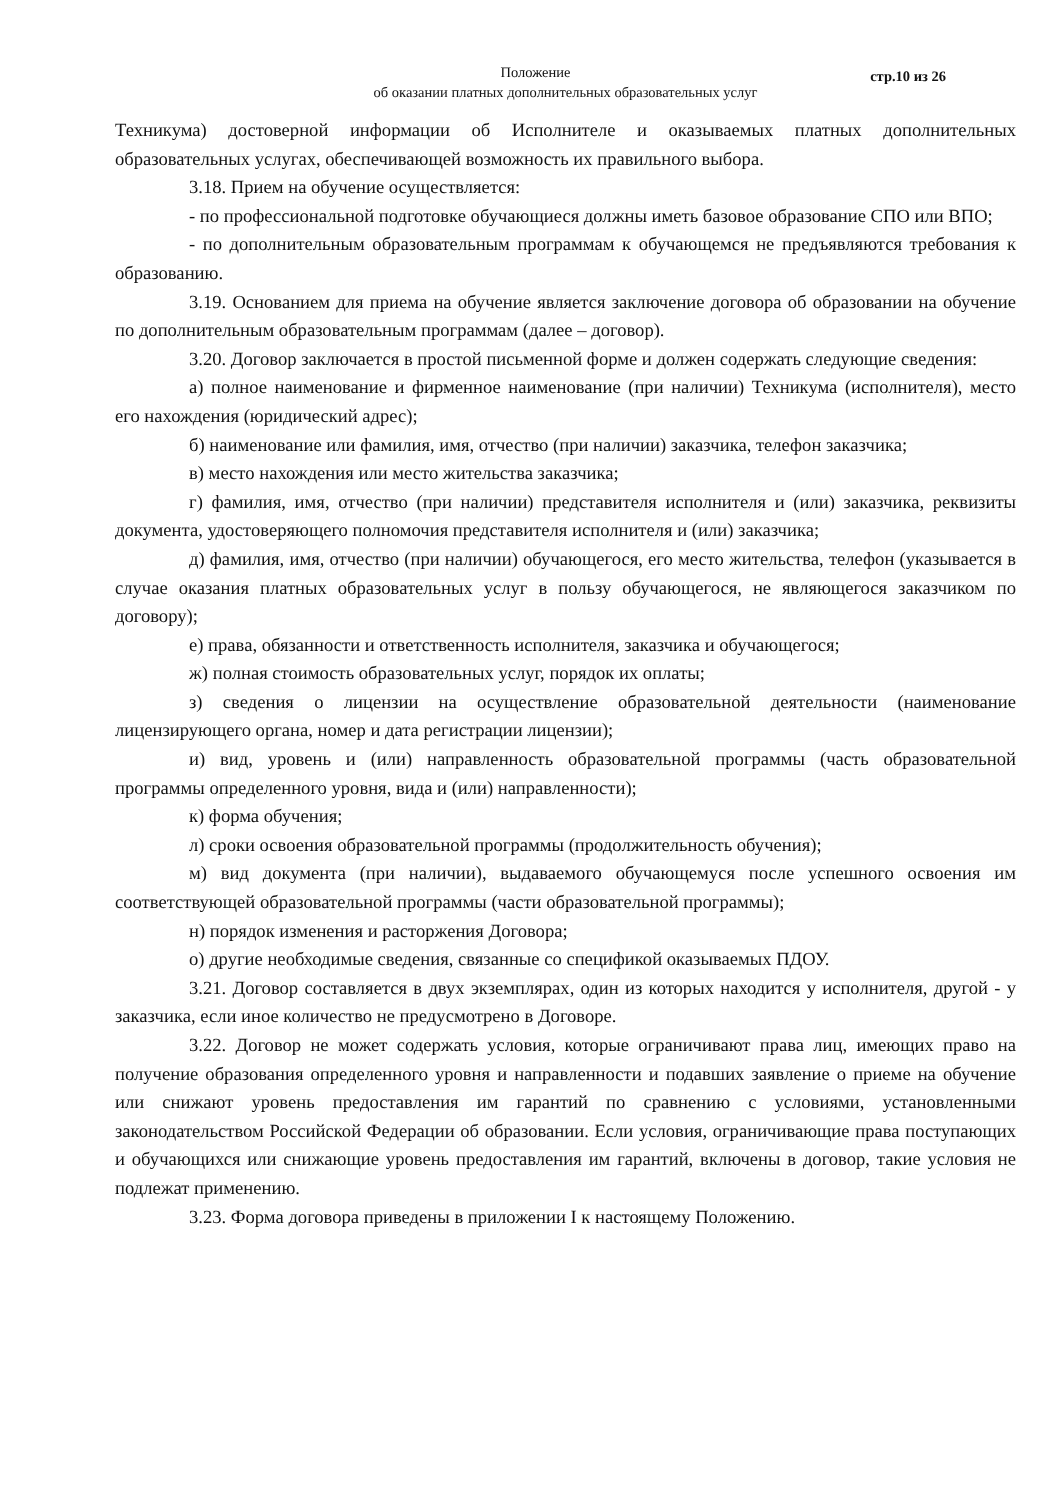стр.10 из 26
Положение
об оказании платных дополнительных образовательных услуг
Техникума) достоверной информации об Исполнителе и оказываемых платных дополнительных образовательных услугах, обеспечивающей возможность их правильного выбора.
3.18. Прием на обучение осуществляется:
- по профессиональной подготовке обучающиеся должны иметь базовое образование СПО или ВПО;
- по дополнительным образовательным программам к обучающемся не предъявляются требования к образованию.
3.19. Основанием для приема на обучение является заключение договора об образовании на обучение по дополнительным образовательным программам (далее – договор).
3.20. Договор заключается в простой письменной форме и должен содержать следующие сведения:
а) полное наименование и фирменное наименование (при наличии) Техникума (исполнителя), место его нахождения (юридический адрес);
б) наименование или фамилия, имя, отчество (при наличии) заказчика, телефон заказчика;
в) место нахождения или место жительства заказчика;
г) фамилия, имя, отчество (при наличии) представителя исполнителя и (или) заказчика, реквизиты документа, удостоверяющего полномочия представителя исполнителя и (или) заказчика;
д) фамилия, имя, отчество (при наличии) обучающегося, его место жительства, телефон (указывается в случае оказания платных образовательных услуг в пользу обучающегося, не являющегося заказчиком по договору);
е) права, обязанности и ответственность исполнителя, заказчика и обучающегося;
ж) полная стоимость образовательных услуг, порядок их оплаты;
з) сведения о лицензии на осуществление образовательной деятельности (наименование лицензирующего органа, номер и дата регистрации лицензии);
и) вид, уровень и (или) направленность образовательной программы (часть образовательной программы определенного уровня, вида и (или) направленности);
к) форма обучения;
л) сроки освоения образовательной программы (продолжительность обучения);
м) вид документа (при наличии), выдаваемого обучающемуся после успешного освоения им соответствующей образовательной программы (части образовательной программы);
н) порядок изменения и расторжения Договора;
о) другие необходимые сведения, связанные со спецификой оказываемых ПДОУ.
3.21. Договор составляется в двух экземплярах, один из которых находится у исполнителя, другой - у заказчика, если иное количество не предусмотрено в Договоре.
3.22. Договор не может содержать условия, которые ограничивают права лиц, имеющих право на получение образования определенного уровня и направленности и подавших заявление о приеме на обучение или снижают уровень предоставления им гарантий по сравнению с условиями, установленными законодательством Российской Федерации об образовании. Если условия, ограничивающие права поступающих и обучающихся или снижающие уровень предоставления им гарантий, включены в договор, такие условия не подлежат применению.
3.23. Форма договора приведены в приложении I к настоящему Положению.